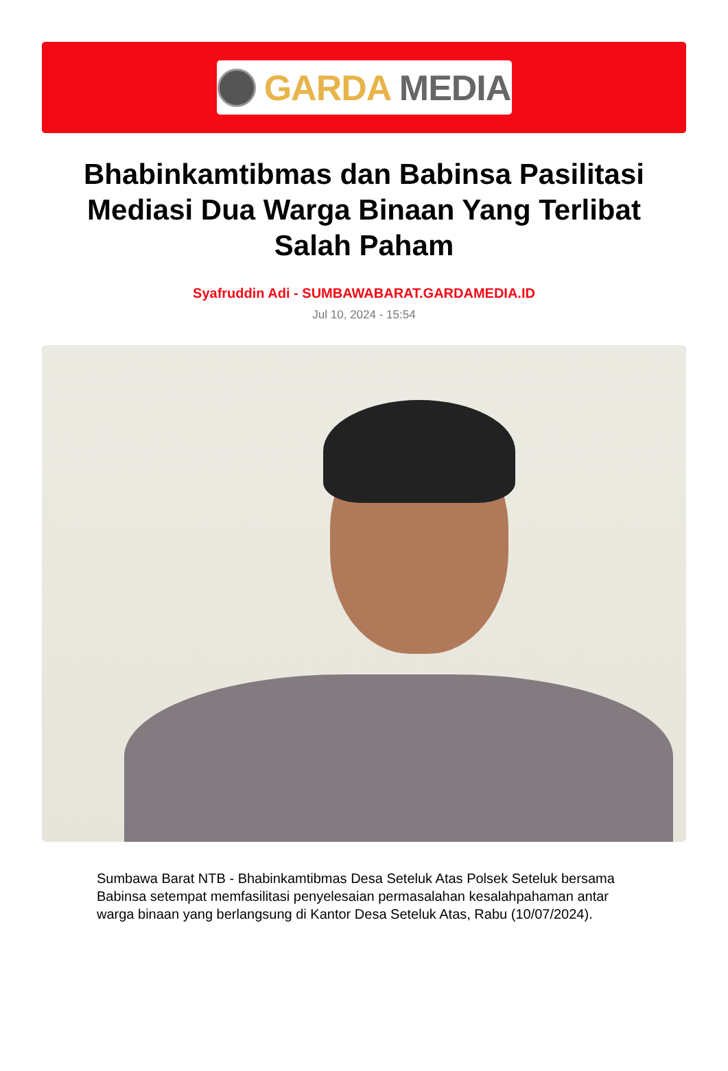GARDA MEDIA
Bhabinkamtibmas dan Babinsa Pasilitasi Mediasi Dua Warga Binaan Yang Terlibat Salah Paham
Syafruddin Adi - SUMBAWABARAT.GARDAMEDIA.ID
Jul 10, 2024 - 15:54
Sumbawa Barat NTB - Bhabinkamtibmas Desa Seteluk Atas Polsek Seteluk bersama Babinsa setempat memfasilitasi penyelesaian permasalahan kesalahpahaman antar warga binaan yang berlangsung di Kantor Desa Seteluk Atas, Rabu (10/07/2024).